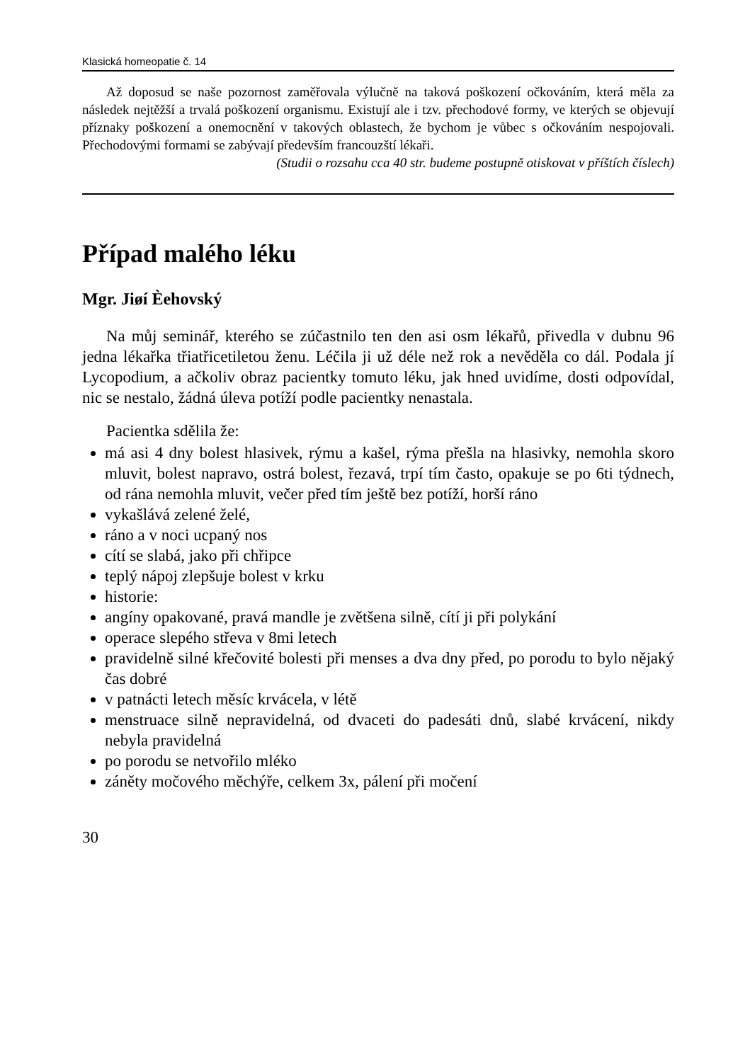Klasická homeopatie č. 14
Až doposud se naše pozornost zaměřovala výlučně na taková poškození očkováním, která měla za následek nejtěžší a trvalá poškození organismu. Existují ale i tzv. přechodové formy, ve kterých se objevují příznaky poškození a onemocnění v takových oblastech, že bychom je vůbec s očkováním nespojovali. Přechodovými formami se zabývají především francouzští lékaři.
(Studii o rozsahu cca 40 str. budeme postupně otiskovat v příštích číslech)
Případ malého léku
Mgr. Jiøí Èehovský
Na můj seminář, kterého se zúčastnilo ten den asi osm lékařů, přivedla v dubnu 96 jedna lékařka třiatřicetiletou ženu. Léčila ji už déle než rok a nevěděla co dál. Podala jí Lycopodium, a ačkoliv obraz pacientky tomuto léku, jak hned uvidíme, dosti odpovídal, nic se nestalo, žádná úleva potíží podle pacientky nenastala.
Pacientka sdělila že:
má asi 4 dny bolest hlasivek, rýmu a kašel, rýma přešla na hlasivky, nemohla skoro mluvit, bolest napravo, ostrá bolest, řezavá, trpí tím často, opakuje se po 6ti týdnech, od rána nemohla mluvit, večer před tím ještě bez potíží, horší ráno
vykašlává zelené želé,
ráno a v noci ucpaný nos
cítí se slabá, jako při chřipce
teplý nápoj zlepšuje bolest v krku
historie:
angíny opakované, pravá mandle je zvětšena silně, cítí ji při polykání
operace slepého střeva v 8mi letech
pravidelně silné křečovité bolesti při menses a dva dny před, po porodu to bylo nějaký čas dobré
v patnácti letech měsíc krvácela, v létě
menstruace silně nepravidelná, od dvaceti do padesáti dnů, slabé krvácení, nikdy nebyla pravidelná
po porodu se netvořilo mléko
záněty močového měchýře, celkem 3x, pálení při močení
30